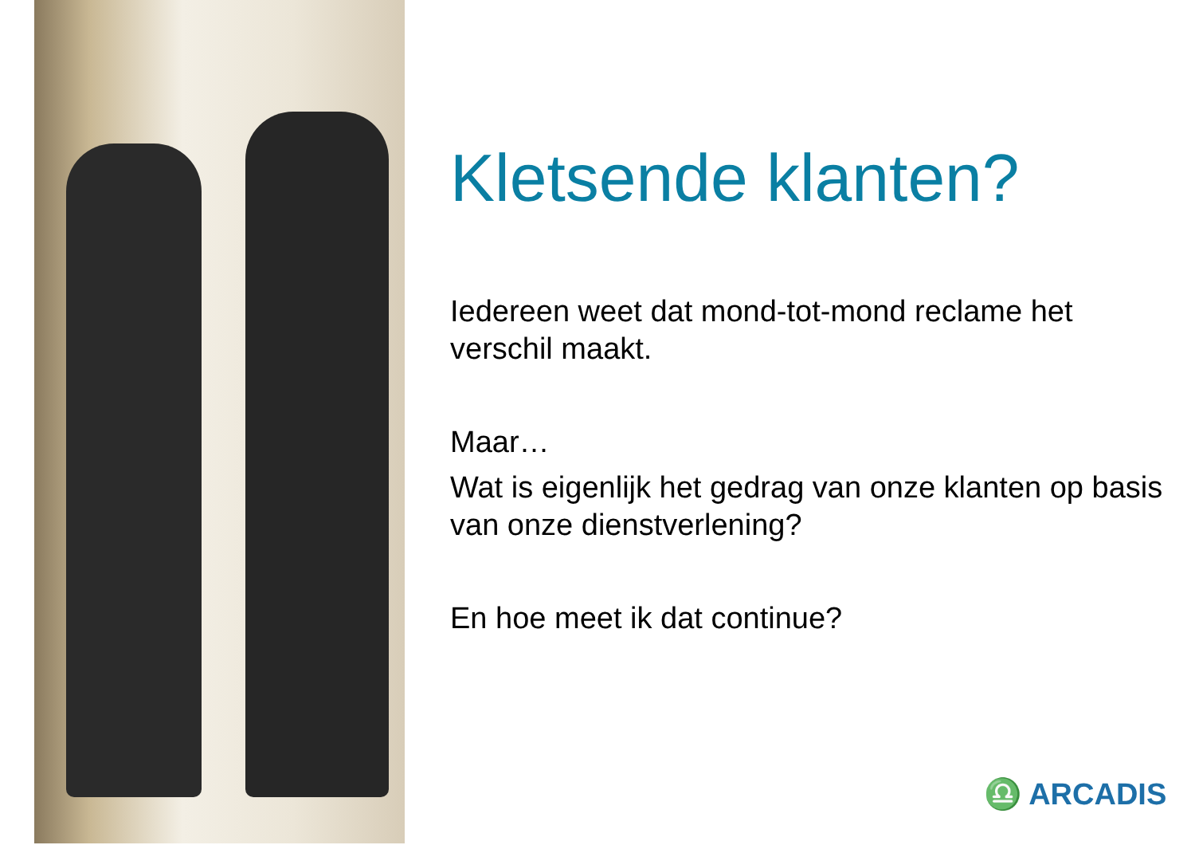Kletsende klanten?
Iedereen weet dat mond-tot-mond reclame het verschil maakt.
Maar…
Wat is eigenlijk het gedrag van onze klanten op basis van onze dienstverlening?
En hoe meet ik dat continue?
♎ ARCADIS